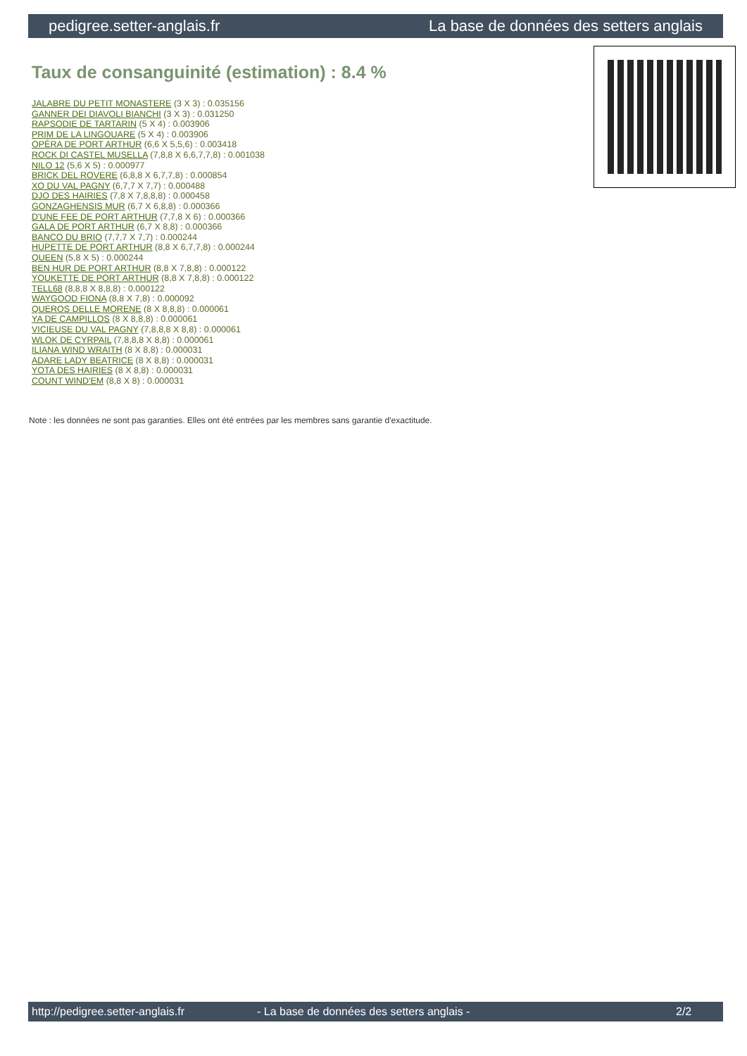pedigree.setter-anglais.fr La base de données des setters anglais
Taux de consanguinité (estimation) : 8.4 %
JALABRE DU PETIT MONASTERE (3 X 3) : 0.035156
GANNER DEI DIAVOLI BIANCHI (3 X 3) : 0.031250
RAPSODIE DE TARTARIN (5 X 4) : 0.003906
PRIM DE LA LINGOUARE (5 X 4) : 0.003906
OPÉRA DE PORT ARTHUR (6,6 X 5,5,6) : 0.003418
ROCK DI CASTEL MUSELLA (7,8,8 X 6,6,7,7,8) : 0.001038
NILO 12 (5,6 X 5) : 0.000977
BRICK DEL ROVERE (6,8,8 X 6,7,7,8) : 0.000854
XO DU VAL PAGNY (6,7,7 X 7,7) : 0.000488
DJO DES HAIRIES (7,8 X 7,8,8,8) : 0.000458
GONZAGHENSIS MUR (6,7 X 6,8,8) : 0.000366
D'UNE FEE DE PORT ARTHUR (7,7,8 X 6) : 0.000366
GALA DE PORT ARTHUR (6,7 X 8,8) : 0.000366
BANCO DU BRIO (7,7,7 X 7,7) : 0.000244
HUPETTE DE PORT ARTHUR (8,8 X 6,7,7,8) : 0.000244
QUEEN (5,8 X 5) : 0.000244
BEN HUR DE PORT ARTHUR (8,8 X 7,8,8) : 0.000122
YOUKETTE DE PORT ARTHUR (8,8 X 7,8,8) : 0.000122
TELL68 (8,8,8 X 8,8,8) : 0.000122
WAYGOOD FIONA (8,8 X 7,8) : 0.000092
QUEROS DELLE MORENE (8 X 8,8,8) : 0.000061
YA DE CAMPILLOS (8 X 8,8,8) : 0.000061
VICIEUSE DU VAL PAGNY (7,8,8,8 X 8,8) : 0.000061
WLOK DE CYRPAIL (7,8,8,8 X 8,8) : 0.000061
ILIANA WIND WRAITH (8 X 8,8) : 0.000031
ADARE LADY BEATRICE (8 X 8,8) : 0.000031
YOTA DES HAIRIES (8 X 8,8) : 0.000031
COUNT WIND'EM (8,8 X 8) : 0.000031
Note : les données ne sont pas garanties. Elles ont été entrées par les membres sans garantie d'exactitude.
http://pedigree.setter-anglais.fr - La base de données des setters anglais - 2/2